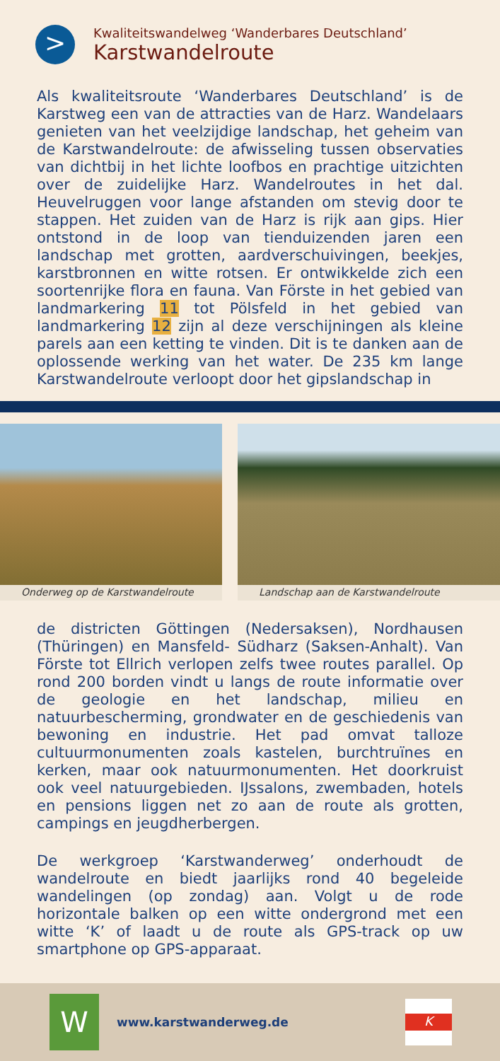>
Kwaliteitswandelweg ‘Wanderbares Deutschland’
Karstwandelroute
Als kwaliteitsroute ‘Wanderbares Deutschland’ is de Karstweg een van de attracties van de Harz. Wandelaars genieten van het veelzijdige landschap, het geheim van de Karstwandelroute: de afwisseling tussen observaties van dichtbij in het lichte loofbos en prachtige uitzichten over de zuidelijke Harz. Wandelroutes in het dal. Heuvelruggen voor lange afstanden om stevig door te stappen. Het zuiden van de Harz is rijk aan gips. Hier ontstond in de loop van tienduizenden jaren een landschap met grotten, aardverschuivingen, beekjes, karstbronnen en witte rotsen. Er ontwikkelde zich een soortenrijke flora en fauna. Van Förste in het gebied van landmarkering 11 tot Pölsfeld in het gebied van landmarkering 12 zijn al deze verschijningen als kleine parels aan een ketting te vinden. Dit is te danken aan de oplossende werking van het water. De 235 km lange Karstwandelroute verloopt door het gipslandschap in
Onderweg op de Karstwandelroute
Landschap aan de Karstwandelroute
de districten Göttingen (Nedersaksen), Nordhausen (Thüringen) en Mansfeld- Südharz (Saksen-Anhalt). Van Förste tot Ellrich verlopen zelfs twee routes parallel. Op rond 200 borden vindt u langs de route informatie over de geologie en het landschap, milieu en natuurbescherming, grondwater en de geschiedenis van bewoning en industrie. Het pad omvat talloze cultuurmonumenten zoals kastelen, burchtruïnes en kerken, maar ook natuurmonumenten. Het doorkruist ook veel natuurgebieden. IJssalons, zwembaden, hotels en pensions liggen net zo aan de route als grotten, campings en jeugdherbergen.
De werkgroep ‘Karstwanderweg’ onderhoudt de wandelroute en biedt jaarlijks rond 40 begeleide wandelingen (op zondag) aan. Volgt u de rode horizontale balken op een witte ondergrond met een witte ‘K’ of laadt u de route als GPS-track op uw smartphone op GPS-apparaat.
W
www.karstwanderweg.de
K